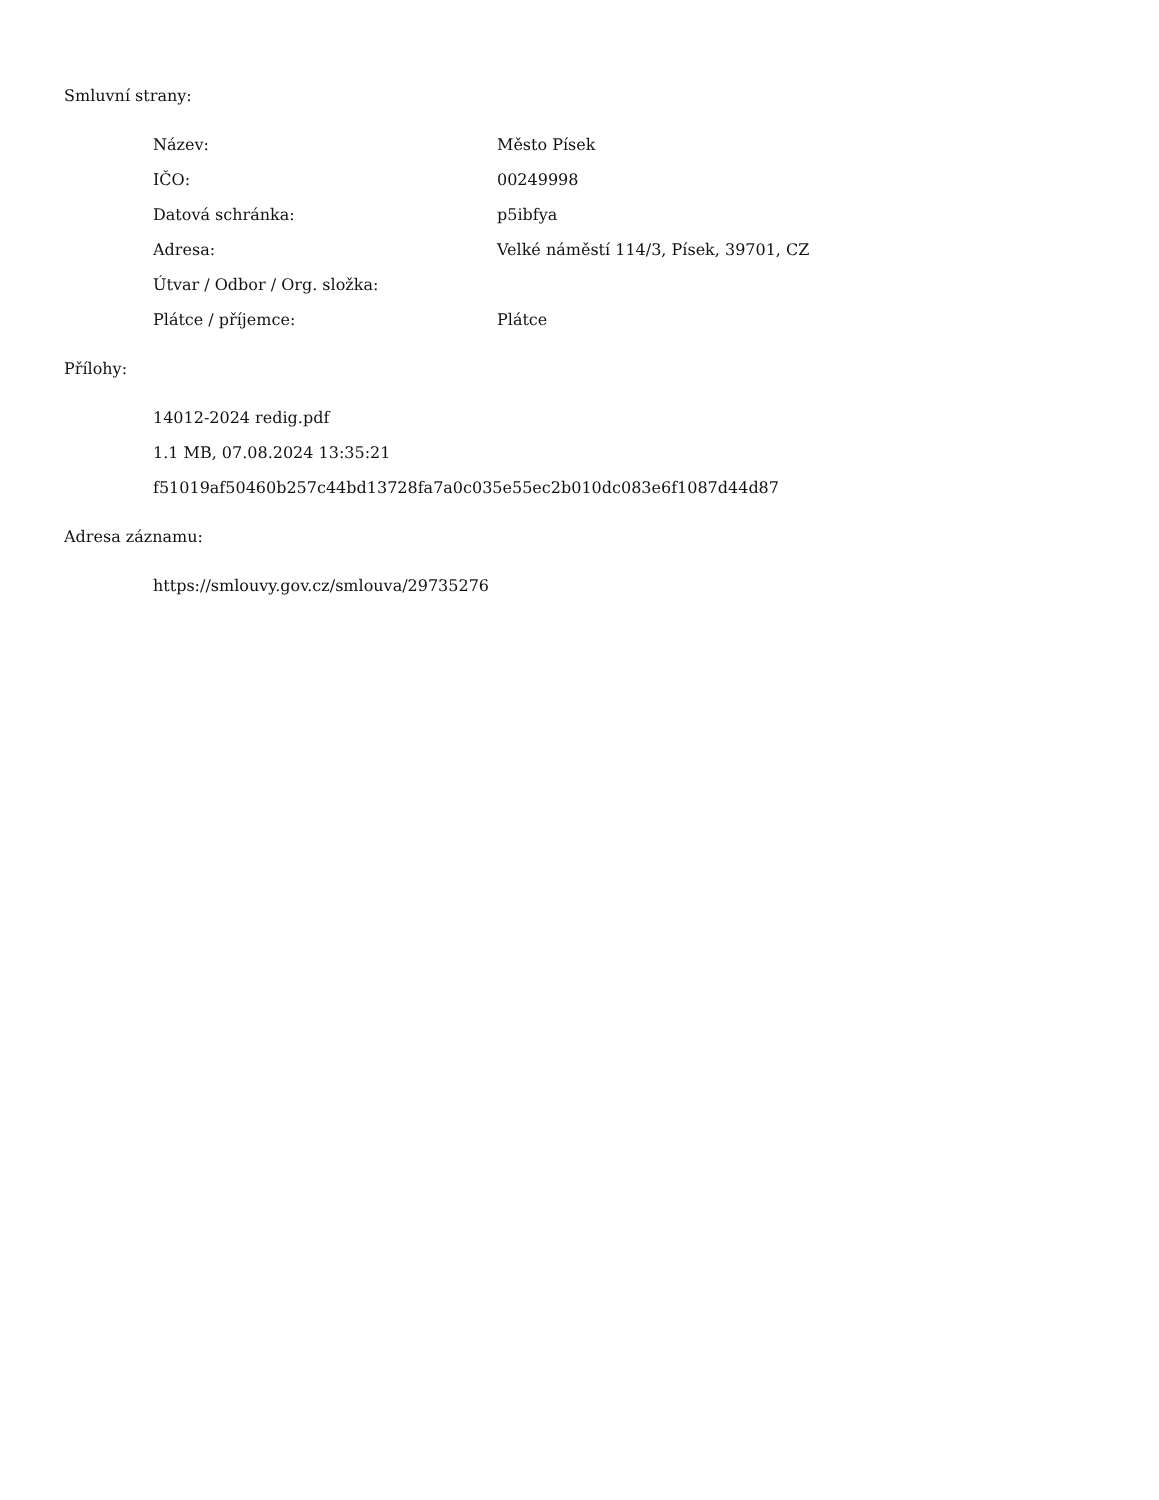Smluvní strany:
| Název: | Město Písek |
| IČO: | 00249998 |
| Datová schránka: | p5ibfya |
| Adresa: | Velké náměstí 114/3, Písek, 39701, CZ |
| Útvar / Odbor / Org. složka: | |
| Plátce / příjemce: | Plátce |
Přílohy:
14012-2024 redig.pdf
1.1 MB, 07.08.2024 13:35:21
f51019af50460b257c44bd13728fa7a0c035e55ec2b010dc083e6f1087d44d87
Adresa záznamu:
https://smlouvy.gov.cz/smlouva/29735276